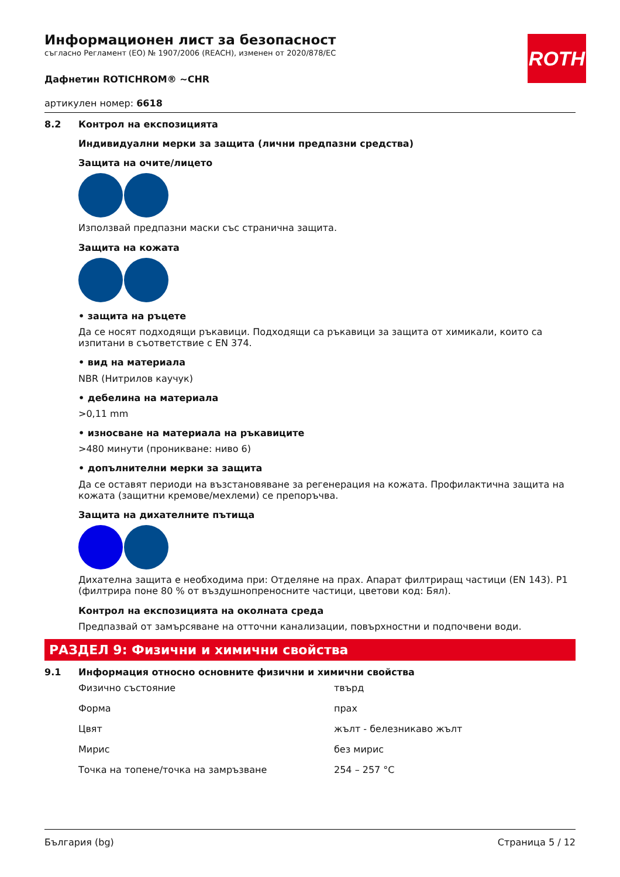ROTH
Информационен лист за безопасност
съгласно Регламент (ЕО) № 1907/2006 (REACH), изменен от 2020/878/ЕС
Дафнетин ROTICHROM® ~CHR
артикулен номер: 6618
8.2 Контрол на експозицията
Индивидуални мерки за защита (лични предпазни средства)
Защита на очите/лицето
Използвай предпазни маски със странична защита.
Защита на кожата
• защита на ръцете
Да се носят подходящи ръкавици. Подходящи са ръкавици за защита от химикали, които са изпитани в съответствие с EN 374.
• вид на материала
NBR (Нитрилов каучук)
• дебелина на материала
>0,11 mm
• износване на материала на ръкавиците
>480 минути (проникване: ниво 6)
• допълнителни мерки за защита
Да се оставят периоди на възстановяване за регенерация на кожата. Профилактична защита на кожата (защитни кремове/мехлеми) се препоръчва.
Защита на дихателните пътища
Дихателна защита е необходима при: Отделяне на прах. Апарат филтриращ частици (EN 143). P1 (филтрира поне 80 % от въздушнопреносните частици, цветови код: Бял).
Контрол на експозицията на околната среда
Предпазвай от замърсяване на отточни канализации, повърхностни и подпочвени води.
РАЗДЕЛ 9: Физични и химични свойства
9.1 Информация относно основните физични и химични свойства
| Физично състояние | твърд |
| Форма | прах |
| Цвят | жълт - белезникаво жълт |
| Мирис | без мирис |
| Точка на топене/точка на замръзване | 254 – 257 °C |
България (bg) Страница 5 / 12